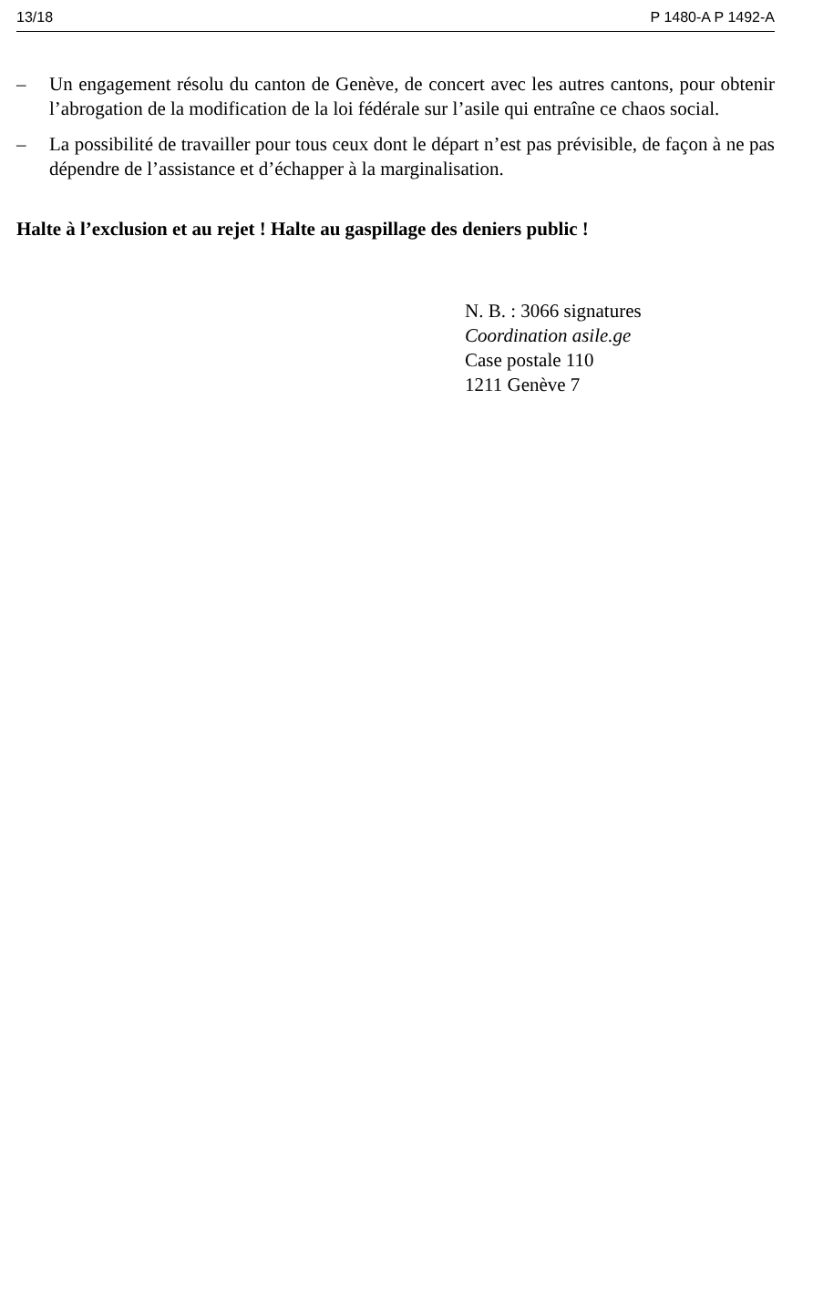13/18 P 1480-A P 1492-A
– Un engagement résolu du canton de Genève, de concert avec les autres cantons, pour obtenir l’abrogation de la modification de la loi fédérale sur l’asile qui entraîne ce chaos social.
– La possibilité de travailler pour tous ceux dont le départ n’est pas prévisible, de façon à ne pas dépendre de l’assistance et d’échapper à la marginalisation.
Halte à l’exclusion et au rejet ! Halte au gaspillage des deniers public !
N. B. : 3066 signatures
Coordination asile.ge
Case postale 110
1211 Genève 7